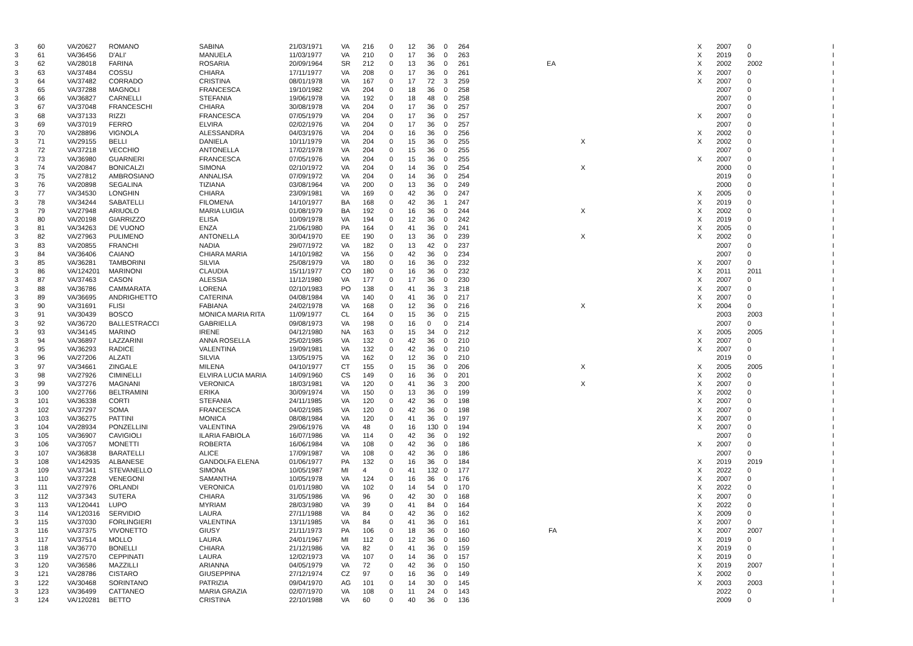| 3 | 60 | VA/20627 | ROMANO | SABINA | 21/03/1971 | VA | 216 | 0 | 12 | 36 | 0 | 264 | | | X | 2007 | 0 | I |
| 3 | 61 | VA/36456 | D'ALI' | MANUELA | 11/03/1977 | VA | 210 | 0 | 17 | 36 | 0 | 263 | | | X | 2019 | 0 | I |
| 3 | 62 | VA/28018 | FARINA | ROSARIA | 20/09/1964 | SR | 212 | 0 | 13 | 36 | 0 | 261 | EA | | X | 2002 | 2002 | I |
| 3 | 63 | VA/37484 | COSSU | CHIARA | 17/11/1977 | VA | 208 | 0 | 17 | 36 | 0 | 261 | | | X | 2007 | 0 | I |
| 3 | 64 | VA/37482 | CORRADO | CRISTINA | 08/01/1978 | VA | 167 | 0 | 17 | 72 | 3 | 259 | | | X | 2007 | 0 | I |
| 3 | 65 | VA/37288 | MAGNOLI | FRANCESCA | 19/10/1982 | VA | 204 | 0 | 18 | 36 | 0 | 258 | | | | 2007 | 0 | I |
| 3 | 66 | VA/36827 | CARNELLI | STEFANIA | 19/06/1978 | VA | 192 | 0 | 18 | 48 | 0 | 258 | | | | 2007 | 0 | I |
| 3 | 67 | VA/37048 | FRANCESCHI | CHIARA | 30/08/1978 | VA | 204 | 0 | 17 | 36 | 0 | 257 | | | | 2007 | 0 | I |
| 3 | 68 | VA/37133 | RIZZI | FRANCESCA | 07/05/1979 | VA | 204 | 0 | 17 | 36 | 0 | 257 | | | X | 2007 | 0 | I |
| 3 | 69 | VA/37019 | FERRO | ELVIRA | 02/02/1976 | VA | 204 | 0 | 17 | 36 | 0 | 257 | | | | 2007 | 0 | I |
| 3 | 70 | VA/28896 | VIGNOLA | ALESSANDRA | 04/03/1976 | VA | 204 | 0 | 16 | 36 | 0 | 256 | | | X | 2002 | 0 | I |
| 3 | 71 | VA/29155 | BELLI | DANIELA | 10/11/1979 | VA | 204 | 0 | 15 | 36 | 0 | 255 | | X | X | 2002 | 0 | I |
| 3 | 72 | VA/37218 | VECCHIO | ANTONELLA | 17/02/1978 | VA | 204 | 0 | 15 | 36 | 0 | 255 | | | | 2007 | 0 | I |
| 3 | 73 | VA/36980 | GUARNERI | FRANCESCA | 07/05/1976 | VA | 204 | 0 | 15 | 36 | 0 | 255 | | | X | 2007 | 0 | I |
| 3 | 74 | VA/20847 | BONICALZI | SIMONA | 02/10/1972 | VA | 204 | 0 | 14 | 36 | 0 | 254 | | X | | 2000 | 0 | I |
| 3 | 75 | VA/27812 | AMBROSIANO | ANNALISA | 07/09/1972 | VA | 204 | 0 | 14 | 36 | 0 | 254 | | | | 2019 | 0 | I |
| 3 | 76 | VA/20898 | SEGALINA | TIZIANA | 03/08/1964 | VA | 200 | 0 | 13 | 36 | 0 | 249 | | | | 2000 | 0 | I |
| 3 | 77 | VA/34530 | LONGHIN | CHIARA | 23/09/1981 | VA | 169 | 0 | 42 | 36 | 0 | 247 | | | X | 2005 | 0 | I |
| 3 | 78 | VA/34244 | SABATELLI | FILOMENA | 14/10/1977 | BA | 168 | 0 | 42 | 36 | 1 | 247 | | | X | 2019 | 0 | I |
| 3 | 79 | VA/27948 | ARIUOLO | MARIA LUIGIA | 01/08/1979 | BA | 192 | 0 | 16 | 36 | 0 | 244 | | X | X | 2002 | 0 | I |
| 3 | 80 | VA/20198 | GIARRIZZO | ELISA | 10/09/1978 | VA | 194 | 0 | 12 | 36 | 0 | 242 | | | X | 2019 | 0 | I |
| 3 | 81 | VA/34263 | DE VUONO | ENZA | 21/06/1980 | PA | 164 | 0 | 41 | 36 | 0 | 241 | | | X | 2005 | 0 | I |
| 3 | 82 | VA/27963 | PULIMENO | ANTONELLA | 30/04/1970 | EE | 190 | 0 | 13 | 36 | 0 | 239 | | X | X | 2002 | 0 | I |
| 3 | 83 | VA/20855 | FRANCHI | NADIA | 29/07/1972 | VA | 182 | 0 | 13 | 42 | 0 | 237 | | | | 2007 | 0 | I |
| 3 | 84 | VA/36406 | CAIANO | CHIARA MARIA | 14/10/1982 | VA | 156 | 0 | 42 | 36 | 0 | 234 | | | | 2007 | 0 | I |
| 3 | 85 | VA/36281 | TAMBORINI | SILVIA | 25/08/1979 | VA | 180 | 0 | 16 | 36 | 0 | 232 | | | X | 2007 | 0 | I |
| 3 | 86 | VA/124201 | MARINONI | CLAUDIA | 15/11/1977 | CO | 180 | 0 | 16 | 36 | 0 | 232 | | | X | 2011 | 2011 | I |
| 3 | 87 | VA/37463 | CASON | ALESSIA | 11/12/1980 | VA | 177 | 0 | 17 | 36 | 0 | 230 | | | X | 2007 | 0 | I |
| 3 | 88 | VA/36786 | CAMMARATA | LORENA | 02/10/1983 | PO | 138 | 0 | 41 | 36 | 3 | 218 | | | X | 2007 | 0 | I |
| 3 | 89 | VA/36695 | ANDRIGHETTO | CATERINA | 04/08/1984 | VA | 140 | 0 | 41 | 36 | 0 | 217 | | | X | 2007 | 0 | I |
| 3 | 90 | VA/31691 | FLISI | FABIANA | 24/02/1978 | VA | 168 | 0 | 12 | 36 | 0 | 216 | | X | X | 2004 | 0 | I |
| 3 | 91 | VA/30439 | BOSCO | MONICA MARIA RITA | 11/09/1977 | CL | 164 | 0 | 15 | 36 | 0 | 215 | | | | 2003 | 2003 | I |
| 3 | 92 | VA/36720 | BALLESTRACCI | GABRIELLA | 09/08/1973 | VA | 198 | 0 | 16 | 0 | 0 | 214 | | | | 2007 | 0 | I |
| 3 | 93 | VA/34145 | MARINO | IRENE | 04/12/1980 | NA | 163 | 0 | 15 | 34 | 0 | 212 | | | X | 2005 | 2005 | I |
| 3 | 94 | VA/36897 | LAZZARINI | ANNA ROSELLA | 25/02/1985 | VA | 132 | 0 | 42 | 36 | 0 | 210 | | | X | 2007 | 0 | I |
| 3 | 95 | VA/36293 | RADICE | VALENTINA | 19/09/1981 | VA | 132 | 0 | 42 | 36 | 0 | 210 | | | X | 2007 | 0 | I |
| 3 | 96 | VA/27206 | ALZATI | SILVIA | 13/05/1975 | VA | 162 | 0 | 12 | 36 | 0 | 210 | | | | 2019 | 0 | I |
| 3 | 97 | VA/34661 | ZINGALE | MILENA | 04/10/1977 | CT | 155 | 0 | 15 | 36 | 0 | 206 | | X | X | 2005 | 2005 | I |
| 3 | 98 | VA/27926 | CIMINELLI | ELVIRA LUCIA MARIA | 14/09/1960 | CS | 149 | 0 | 16 | 36 | 0 | 201 | | | X | 2002 | 0 | I |
| 3 | 99 | VA/37276 | MAGNANI | VERONICA | 18/03/1981 | VA | 120 | 0 | 41 | 36 | 3 | 200 | | X | X | 2007 | 0 | I |
| 3 | 100 | VA/27766 | BELTRAMINI | ERIKA | 30/09/1974 | VA | 150 | 0 | 13 | 36 | 0 | 199 | | | X | 2002 | 0 | I |
| 3 | 101 | VA/36338 | CORTI | STEFANIA | 24/11/1985 | VA | 120 | 0 | 42 | 36 | 0 | 198 | | | X | 2007 | 0 | I |
| 3 | 102 | VA/37297 | SOMA | FRANCESCA | 04/02/1985 | VA | 120 | 0 | 42 | 36 | 0 | 198 | | | X | 2007 | 0 | I |
| 3 | 103 | VA/36275 | PATTINI | MONICA | 08/08/1984 | VA | 120 | 0 | 41 | 36 | 0 | 197 | | | X | 2007 | 0 | I |
| 3 | 104 | VA/28934 | PONZELLINI | VALENTINA | 29/06/1976 | VA | 48 | 0 | 16 | 130 | 0 | 194 | | | X | 2007 | 0 | I |
| 3 | 105 | VA/36907 | CAVIGIOLI | ILARIA FABIOLA | 16/07/1986 | VA | 114 | 0 | 42 | 36 | 0 | 192 | | | | 2007 | 0 | I |
| 3 | 106 | VA/37057 | MONETTI | ROBERTA | 16/06/1984 | VA | 108 | 0 | 42 | 36 | 0 | 186 | | | X | 2007 | 0 | I |
| 3 | 107 | VA/36838 | BARATELLI | ALICE | 17/09/1987 | VA | 108 | 0 | 42 | 36 | 0 | 186 | | | | 2007 | 0 | I |
| 3 | 108 | VA/142935 | ALBANESE | GANDOLFA ELENA | 01/06/1977 | PA | 132 | 0 | 16 | 36 | 0 | 184 | | | X | 2019 | 2019 | I |
| 3 | 109 | VA/37341 | STEVANELLO | SIMONA | 10/05/1987 | MI | 4 | 0 | 41 | 132 | 0 | 177 | | | X | 2022 | 0 | I |
| 3 | 110 | VA/37228 | VENEGONI | SAMANTHA | 10/05/1978 | VA | 124 | 0 | 16 | 36 | 0 | 176 | | | X | 2007 | 0 | I |
| 3 | 111 | VA/27976 | ORLANDI | VERONICA | 01/01/1980 | VA | 102 | 0 | 14 | 54 | 0 | 170 | | | X | 2022 | 0 | I |
| 3 | 112 | VA/37343 | SUTERA | CHIARA | 31/05/1986 | VA | 96 | 0 | 42 | 30 | 0 | 168 | | | X | 2007 | 0 | I |
| 3 | 113 | VA/120441 | LUPO | MYRIAM | 28/03/1980 | VA | 39 | 0 | 41 | 84 | 0 | 164 | | | X | 2022 | 0 | I |
| 3 | 114 | VA/120316 | SERVIDIO | LAURA | 27/11/1988 | VA | 84 | 0 | 42 | 36 | 0 | 162 | | | X | 2009 | 0 | I |
| 3 | 115 | VA/37030 | FORLINGIERI | VALENTINA | 13/11/1985 | VA | 84 | 0 | 41 | 36 | 0 | 161 | | | X | 2007 | 0 | I |
| 3 | 116 | VA/37375 | VIVONETTO | GIUSY | 21/11/1973 | PA | 106 | 0 | 18 | 36 | 0 | 160 | FA | | X | 2007 | 2007 | I |
| 3 | 117 | VA/37514 | MOLLO | LAURA | 24/01/1967 | MI | 112 | 0 | 12 | 36 | 0 | 160 | | | X | 2019 | 0 | I |
| 3 | 118 | VA/36770 | BONELLI | CHIARA | 21/12/1986 | VA | 82 | 0 | 41 | 36 | 0 | 159 | | | X | 2019 | 0 | I |
| 3 | 119 | VA/27570 | CEPPINATI | LAURA | 12/02/1973 | VA | 107 | 0 | 14 | 36 | 0 | 157 | | | X | 2019 | 0 | I |
| 3 | 120 | VA/36586 | MAZZILLI | ARIANNA | 04/05/1979 | VA | 72 | 0 | 42 | 36 | 0 | 150 | | | X | 2019 | 2007 | I |
| 3 | 121 | VA/28786 | CISTARO | GIUSEPPINA | 27/12/1974 | CZ | 97 | 0 | 16 | 36 | 0 | 149 | | | X | 2002 | 0 | I |
| 3 | 122 | VA/30468 | SORINTANO | PATRIZIA | 09/04/1970 | AG | 101 | 0 | 14 | 30 | 0 | 145 | | | X | 2003 | 2003 | I |
| 3 | 123 | VA/36499 | CATTANEO | MARIA GRAZIA | 02/07/1970 | VA | 108 | 0 | 11 | 24 | 0 | 143 | | | | 2022 | 0 | I |
| 3 | 124 | VA/120281 | BETTO | CRISTINA | 22/10/1988 | VA | 60 | 0 | 40 | 36 | 0 | 136 | | | | 2009 | 0 | I |